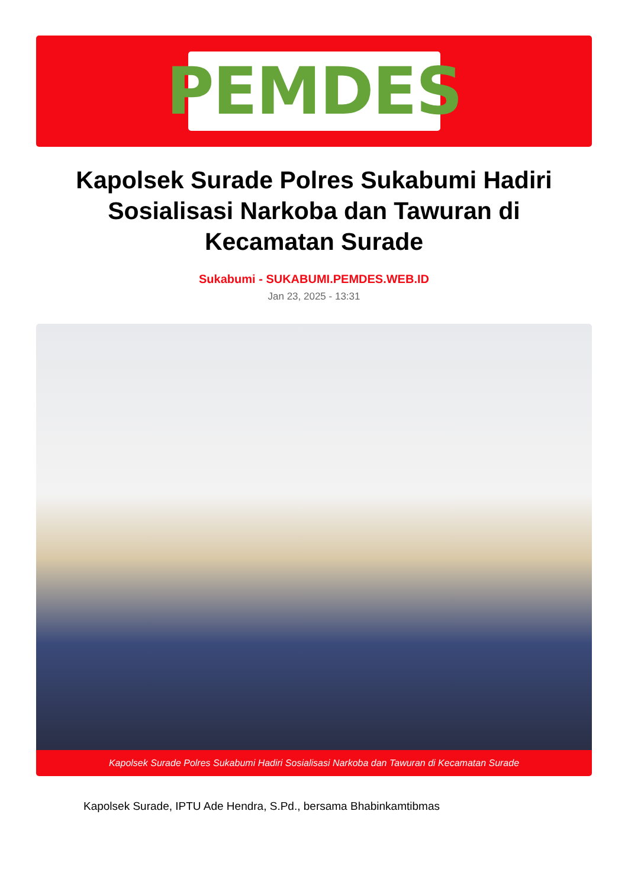PEMDES
Kapolsek Surade Polres Sukabumi Hadiri Sosialisasi Narkoba dan Tawuran di Kecamatan Surade
Sukabumi - SUKABUMI.PEMDES.WEB.ID
Jan 23, 2025 - 13:31
Kapolsek Surade Polres Sukabumi Hadiri Sosialisasi Narkoba dan Tawuran di Kecamatan Surade
Kapolsek Surade, IPTU Ade Hendra, S.Pd., bersama Bhabinkamtibmas